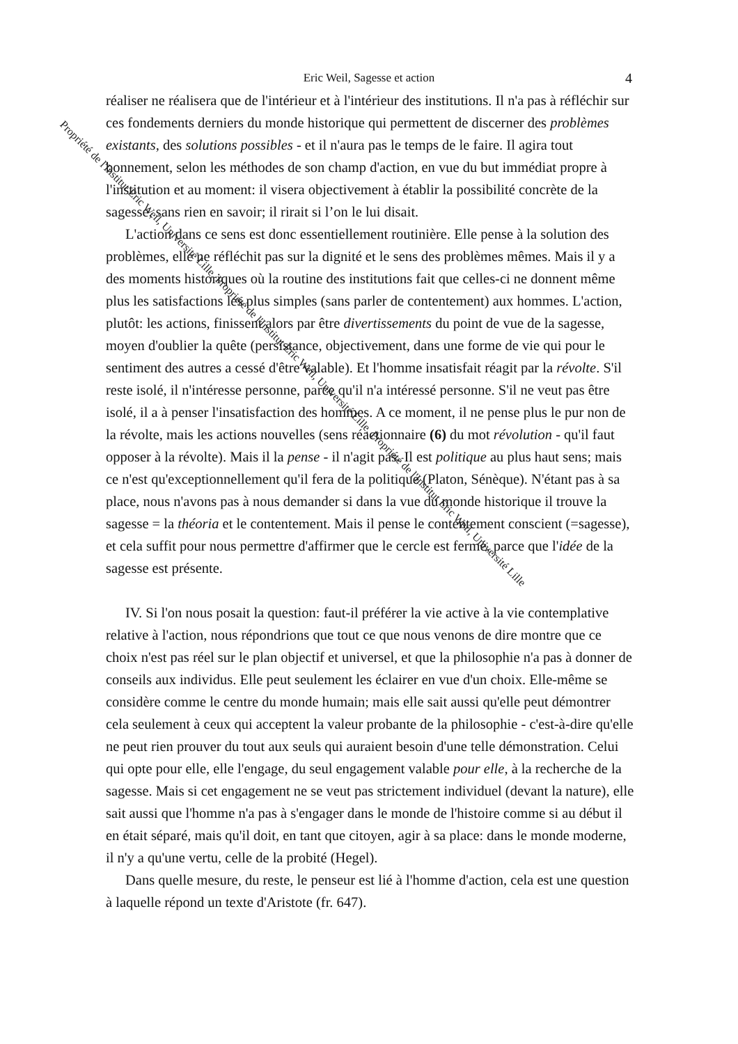Eric Weil, Sagesse et action
4
réaliser ne réalisera que de l'intérieur et à l'intérieur des institutions. Il n'a pas à réfléchir sur ces fondements derniers du monde historique qui permettent de discerner des problèmes existants, des solutions possibles - et il n'aura pas le temps de le faire. Il agira tout bonnement, selon les méthodes de son champ d'action, en vue du but immédiat propre à l'institution et au moment: il visera objectivement à établir la possibilité concrète de la sagesse, sans rien en savoir; il rirait si l’on le lui disait.
L'action dans ce sens est donc essentiellement routinière. Elle pense à la solution des problèmes, elle ne réfléchit pas sur la dignité et le sens des problèmes mêmes. Mais il y a des moments historiques où la routine des institutions fait que celles-ci ne donnent même plus les satisfactions les plus simples (sans parler de contentement) aux hommes. L'action, plutôt: les actions, finissent alors par être divertissements du point de vue de la sagesse, moyen d'oublier la quête (persistance, objectivement, dans une forme de vie qui pour le sentiment des autres a cessé d'être valable). Et l'homme insatisfait réagit par la révolte. S'il reste isolé, il n'intéresse personne, parce qu'il n'a intéressé personne. S'il ne veut pas être isolé, il a à penser l'insatisfaction des hommes. A ce moment, il ne pense plus le pur non de la révolte, mais les actions nouvelles (sens réactionnaire (6) du mot révolution - qu'il faut opposer à la révolte). Mais il la pense - il n'agit pas. Il est politique au plus haut sens; mais ce n'est qu'exceptionnellement qu'il fera de la politique (Platon, Sénèque). N'étant pas à sa place, nous n'avons pas à nous demander si dans la vue du monde historique il trouve la sagesse = la théoria et le contentement. Mais il pense le contentement conscient (=sagesse), et cela suffit pour nous permettre d'affirmer que le cercle est fermé, parce que l'idée de la sagesse est présente.
IV. Si l'on nous posait la question: faut-il préférer la vie active à la vie contemplative relative à l'action, nous répondrions que tout ce que nous venons de dire montre que ce choix n'est pas réel sur le plan objectif et universel, et que la philosophie n'a pas à donner de conseils aux individus. Elle peut seulement les éclairer en vue d'un choix. Elle-même se considère comme le centre du monde humain; mais elle sait aussi qu'elle peut démontrer cela seulement à ceux qui acceptent la valeur probante de la philosophie - c'est-à-dire qu'elle ne peut rien prouver du tout aux seuls qui auraient besoin d'une telle démonstration. Celui qui opte pour elle, elle l'engage, du seul engagement valable pour elle, à la recherche de la sagesse. Mais si cet engagement ne se veut pas strictement individuel (devant la nature), elle sait aussi que l'homme n'a pas à s'engager dans le monde de l'histoire comme si au début il en était séparé, mais qu'il doit, en tant que citoyen, agir à sa place: dans le monde moderne, il n'y a qu'une vertu, celle de la probité (Hegel).
Dans quelle mesure, du reste, le penseur est lié à l'homme d'action, cela est une question à laquelle répond un texte d'Aristote (fr. 647).
Propriété de l'Institut Eric Weil, Université Lille, Propriété de l'Institut Eric Weil, Université Lille, Propriété de l'Institut Eric Weil, Université Lille